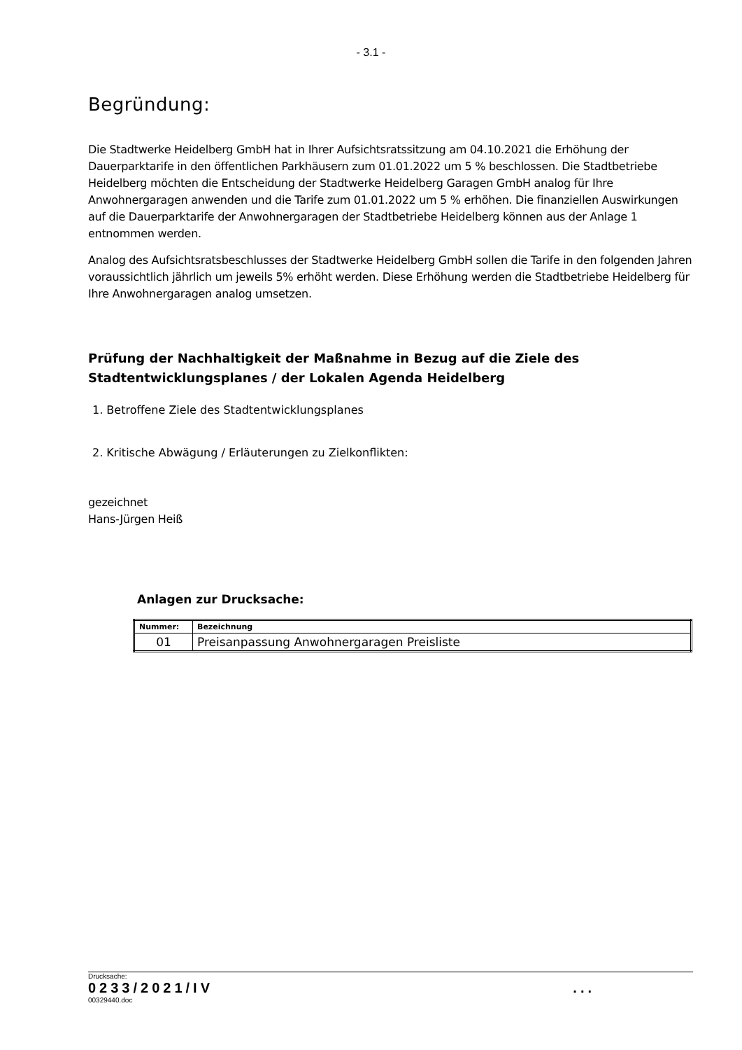- 3.1 -
Begründung:
Die Stadtwerke Heidelberg GmbH hat in Ihrer Aufsichtsratssitzung am 04.10.2021 die Erhöhung der Dauerparktarife in den öffentlichen Parkhäusern zum 01.01.2022 um 5 % beschlossen. Die Stadtbetriebe Heidelberg möchten die Entscheidung der Stadtwerke Heidelberg Garagen GmbH analog für Ihre Anwohnergaragen anwenden und die Tarife zum 01.01.2022 um 5 % erhöhen. Die finanziellen Auswirkungen auf die Dauerparktarife der Anwohnergaragen der Stadtbetriebe Heidelberg können aus der Anlage 1 entnommen werden.
Analog des Aufsichtsratsbeschlusses der Stadtwerke Heidelberg GmbH sollen die Tarife in den folgenden Jahren voraussichtlich jährlich um jeweils 5% erhöht werden. Diese Erhöhung werden die Stadtbetriebe Heidelberg für Ihre Anwohnergaragen analog umsetzen.
Prüfung der Nachhaltigkeit der Maßnahme in Bezug auf die Ziele des Stadtentwicklungsplanes / der Lokalen Agenda Heidelberg
1. Betroffene Ziele des Stadtentwicklungsplanes
2. Kritische Abwägung / Erläuterungen zu Zielkonflikten:
gezeichnet
Hans-Jürgen Heiß
Anlagen zur Drucksache:
| Nummer: | Bezeichnung |
| --- | --- |
| 01 | Preisanpassung Anwohnergaragen Preisliste |
Drucksache:
0233/2021/IV ...
00329440.doc